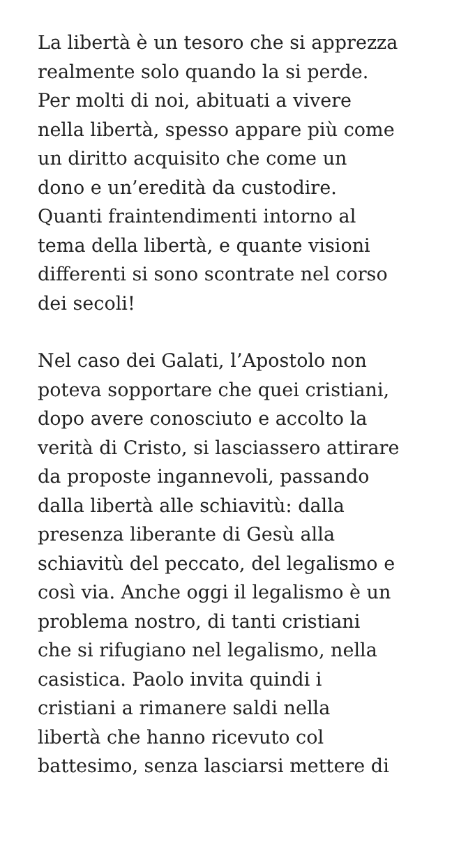La libertà è un tesoro che si apprezza
realmente solo quando la si perde.
Per molti di noi, abituati a vivere
nella libertà, spesso appare più come
un diritto acquisito che come un
dono e un’eredità da custodire.
Quanti fraintendimenti intorno al
tema della libertà, e quante visioni
differenti si sono scontrate nel corso
dei secoli!
Nel caso dei Galati, l’Apostolo non
poteva sopportare che quei cristiani,
dopo avere conosciuto e accolto la
verità di Cristo, si lasciassero attirare
da proposte ingannevoli, passando
dalla libertà alle schiavitù: dalla
presenza liberante di Gesù alla
schiavitù del peccato, del legalismo e
così via. Anche oggi il legalismo è un
problema nostro, di tanti cristiani
che si rifugiano nel legalismo, nella
casistica. Paolo invita quindi i
cristiani a rimanere saldi nella
libertà che hanno ricevuto col
battesimo, senza lasciarsi mettere di